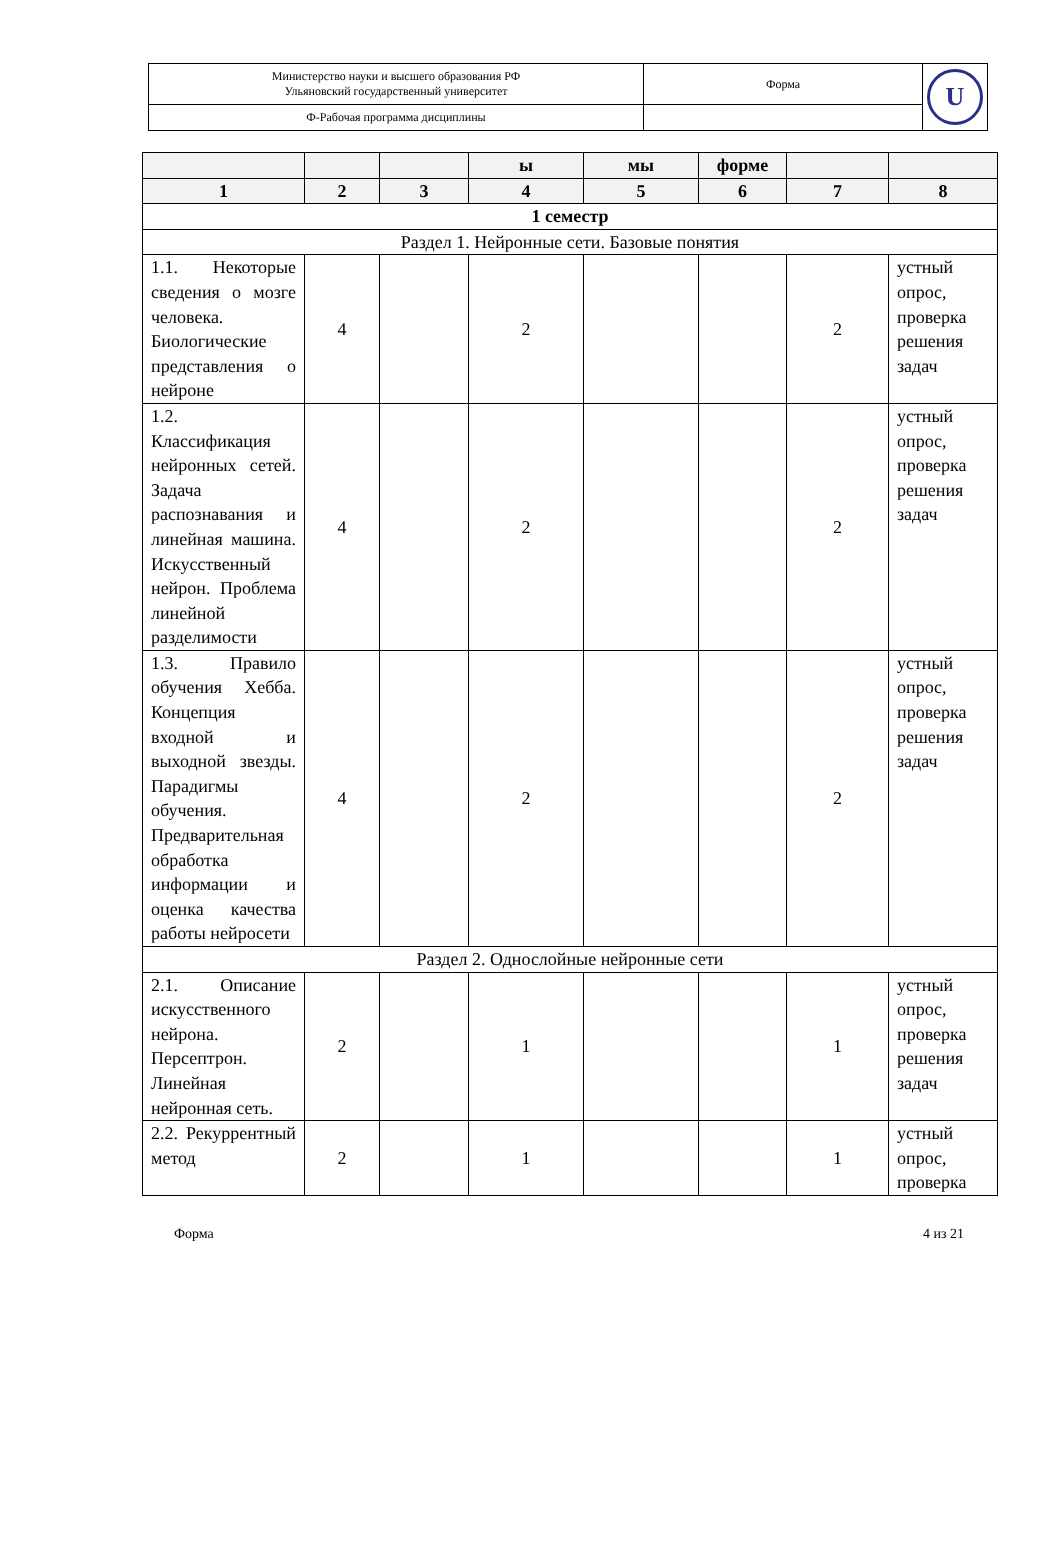| Министерство науки и высшего образования РФ Ульяновский государственный университет | Форма | U |
| Ф-Рабочая программа дисциплины | | |
| | | | ы | мы | форме | | |
| --- | --- | --- | --- | --- | --- | --- | --- |
| 1 | 2 | 3 | 4 | 5 | 6 | 7 | 8 |
| 1 семестр | | | | | | | |
| Раздел 1. Нейронные сети. Базовые понятия | | | | | | | |
| 1.1. Некоторые сведения о мозге человека. Биологические представления о нейроне | 4 | | 2 | | | 2 | устный опрос, проверка решения задач |
| 1.2. Классификация нейронных сетей. Задача распознавания и линейная машина. Искусственный нейрон. Проблема линейной разделимости | 4 | | 2 | | | 2 | устный опрос, проверка решения задач |
| 1.3. Правило обучения Хебба. Концепция входной и выходной звезды. Парадигмы обучения. Предварительная обработка информации и оценка качества работы нейросети | 4 | | 2 | | | 2 | устный опрос, проверка решения задач |
| Раздел 2. Однослойные нейронные сети | | | | | | | |
| 2.1. Описание искусственного нейрона. Персептрон. Линейная нейронная сеть. | 2 | | 1 | | | 1 | устный опрос, проверка решения задач |
| 2.2. Рекуррентный метод | 2 | | 1 | | | 1 | устный опрос, проверка |
Форма 4 из 21